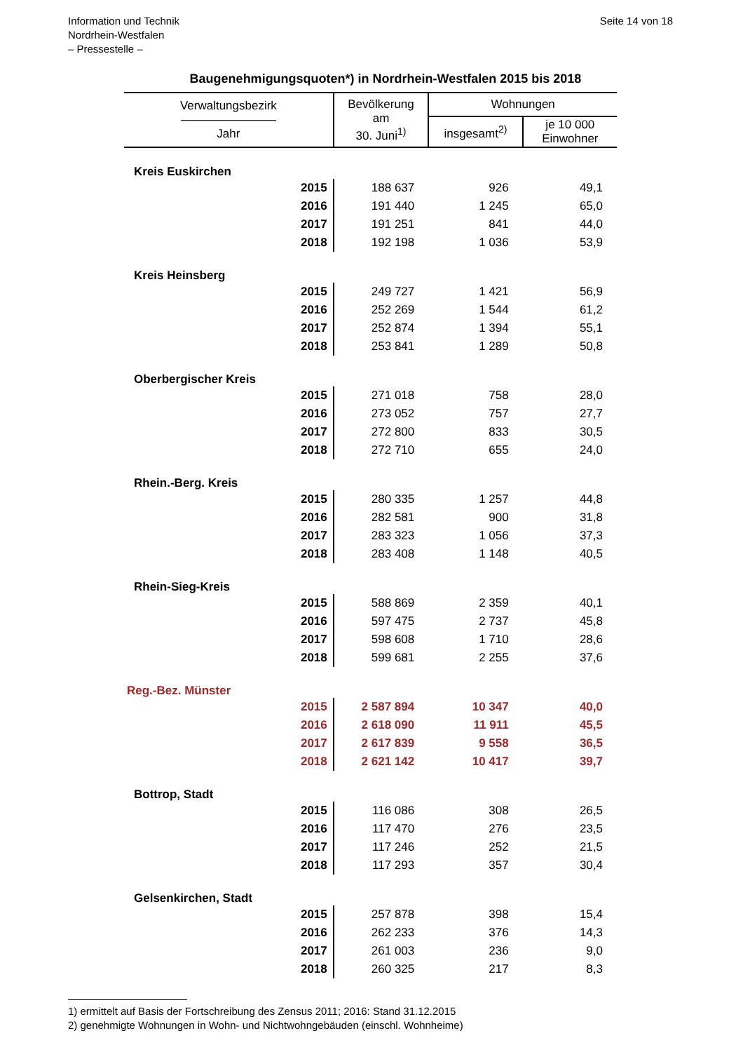Information und Technik
Nordrhein-Westfalen
– Pressestelle –
Seite 14 von 18
Baugenehmigungsquoten*) in Nordrhein-Westfalen 2015 bis 2018
| Verwaltungsbezirk ———————— Jahr | Bevölkerung am 30. Juni<sup>1)</sup> | Wohnungen | |
| --- | --- | --- | --- |
| | | insgesamt<sup>2)</sup> | je 10 000 Einwohner |
| Kreis Euskirchen | | | |
| 2015 | 188 637 | 926 | 49,1 |
| 2016 | 191 440 | 1 245 | 65,0 |
| 2017 | 191 251 | 841 | 44,0 |
| 2018 | 192 198 | 1 036 | 53,9 |
| Kreis Heinsberg | | | |
| 2015 | 249 727 | 1 421 | 56,9 |
| 2016 | 252 269 | 1 544 | 61,2 |
| 2017 | 252 874 | 1 394 | 55,1 |
| 2018 | 253 841 | 1 289 | 50,8 |
| Oberbergischer Kreis | | | |
| 2015 | 271 018 | 758 | 28,0 |
| 2016 | 273 052 | 757 | 27,7 |
| 2017 | 272 800 | 833 | 30,5 |
| 2018 | 272 710 | 655 | 24,0 |
| Rhein.-Berg. Kreis | | | |
| 2015 | 280 335 | 1 257 | 44,8 |
| 2016 | 282 581 | 900 | 31,8 |
| 2017 | 283 323 | 1 056 | 37,3 |
| 2018 | 283 408 | 1 148 | 40,5 |
| Rhein-Sieg-Kreis | | | |
| 2015 | 588 869 | 2 359 | 40,1 |
| 2016 | 597 475 | 2 737 | 45,8 |
| 2017 | 598 608 | 1 710 | 28,6 |
| 2018 | 599 681 | 2 255 | 37,6 |
| Reg.-Bez. Münster | | | |
| 2015 | 2 587 894 | 10 347 | 40,0 |
| 2016 | 2 618 090 | 11 911 | 45,5 |
| 2017 | 2 617 839 | 9 558 | 36,5 |
| 2018 | 2 621 142 | 10 417 | 39,7 |
| Bottrop, Stadt | | | |
| 2015 | 116 086 | 308 | 26,5 |
| 2016 | 117 470 | 276 | 23,5 |
| 2017 | 117 246 | 252 | 21,5 |
| 2018 | 117 293 | 357 | 30,4 |
| Gelsenkirchen, Stadt | | | |
| 2015 | 257 878 | 398 | 15,4 |
| 2016 | 262 233 | 376 | 14,3 |
| 2017 | 261 003 | 236 | 9,0 |
| 2018 | 260 325 | 217 | 8,3 |
1) ermittelt auf Basis der Fortschreibung des Zensus 2011; 2016: Stand 31.12.2015
2) genehmigte Wohnungen in Wohn- und Nichtwohngebäuden (einschl. Wohnheime)